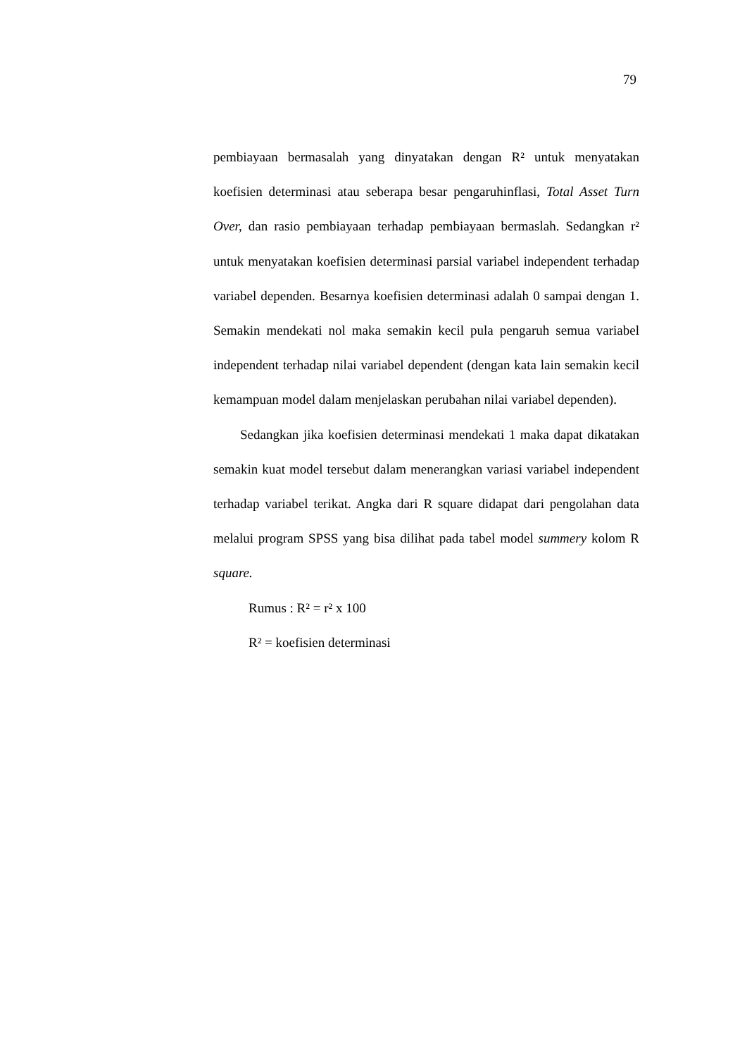79
pembiayaan bermasalah yang dinyatakan dengan R² untuk menyatakan koefisien determinasi atau seberapa besar pengaruhinflasi, Total Asset Turn Over, dan rasio pembiayaan terhadap pembiayaan bermaslah. Sedangkan r² untuk menyatakan koefisien determinasi parsial variabel independent terhadap variabel dependen. Besarnya koefisien determinasi adalah 0 sampai dengan 1. Semakin mendekati nol maka semakin kecil pula pengaruh semua variabel independent terhadap nilai variabel dependent (dengan kata lain semakin kecil kemampuan model dalam menjelaskan perubahan nilai variabel dependen).
Sedangkan jika koefisien determinasi mendekati 1 maka dapat dikatakan semakin kuat model tersebut dalam menerangkan variasi variabel independent terhadap variabel terikat. Angka dari R square didapat dari pengolahan data melalui program SPSS yang bisa dilihat pada tabel model summery kolom R square.
Rumus : R² = r² x 100
R² = koefisien determinasi